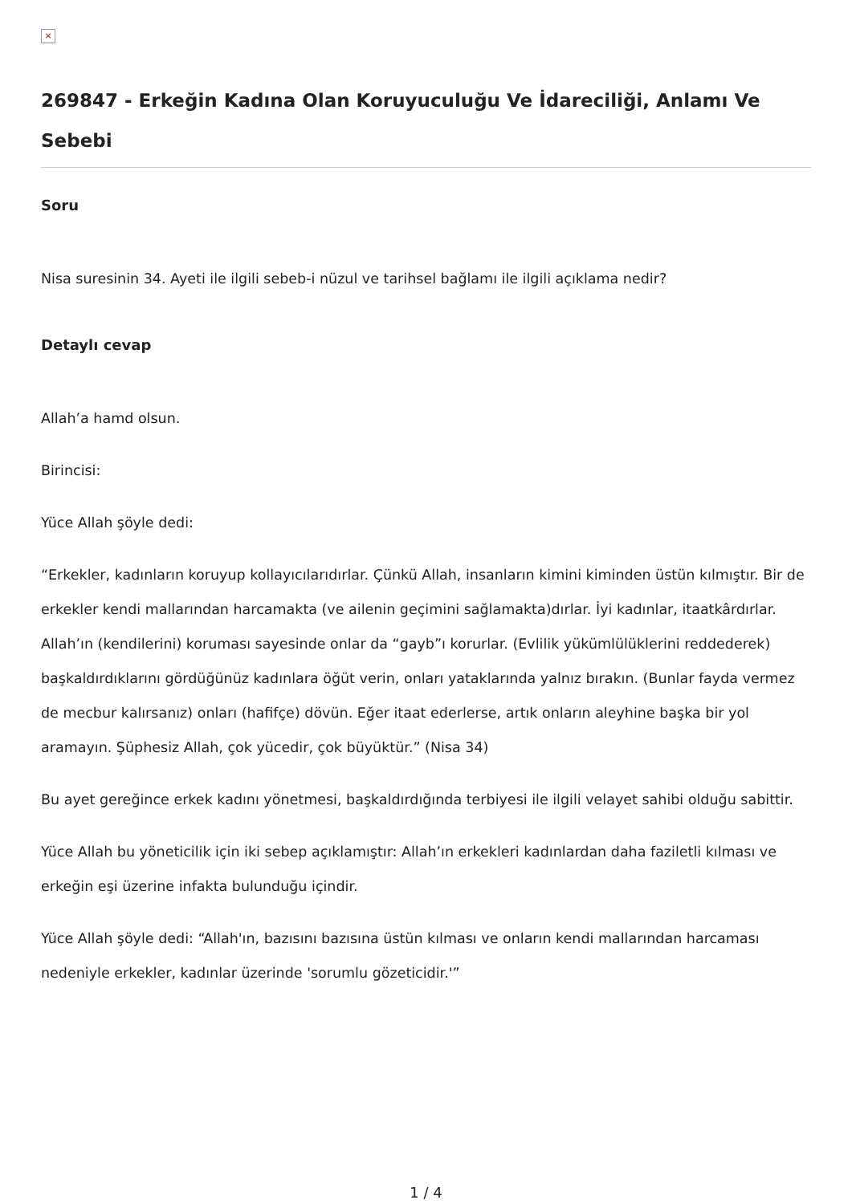×
269847 - Erkeğin Kadına Olan Koruyuculuğu Ve İdareciliği, Anlamı Ve Sebebi
Soru
Nisa suresinin 34. Ayeti ile ilgili sebeb-i nüzul ve tarihsel bağlamı ile ilgili açıklama nedir?
Detaylı cevap
Allah’a hamd olsun.
Birincisi:
Yüce Allah şöyle dedi:
“Erkekler, kadınların koruyup kollayıcılarıdırlar. Çünkü Allah, insanların kimini kiminden üstün kılmıştır. Bir de erkekler kendi mallarından harcamakta (ve ailenin geçimini sağlamakta)dırlar. İyi kadınlar, itaatkârdırlar. Allah’ın (kendilerini) koruması sayesinde onlar da “gayb”ı korurlar. (Evlilik yükümlülüklerini reddederek) başkaldırdıklarını gördüğünüz kadınlara öğüt verin, onları yataklarında yalnız bırakın. (Bunlar fayda vermez de mecbur kalırsanız) onları (hafifçe) dövün. Eğer itaat ederlerse, artık onların aleyhine başka bir yol aramayın. Şüphesiz Allah, çok yücedir, çok büyüktür.” (Nisa 34)
Bu ayet gereğince erkek kadını yönetmesi, başkaldırdığında terbiyesi ile ilgili velayet sahibi olduğu sabittir.
Yüce Allah bu yöneticilik için iki sebep açıklamıştır: Allah’ın erkekleri kadınlardan daha faziletli kılması ve erkeğin eşi üzerine infakta bulunduğu içindir.
Yüce Allah şöyle dedi: “Allah'ın, bazısını bazısına üstün kılması ve onların kendi mallarından harcaması nedeniyle erkekler, kadınlar üzerinde 'sorumlu gözeticidir.'”
1 / 4